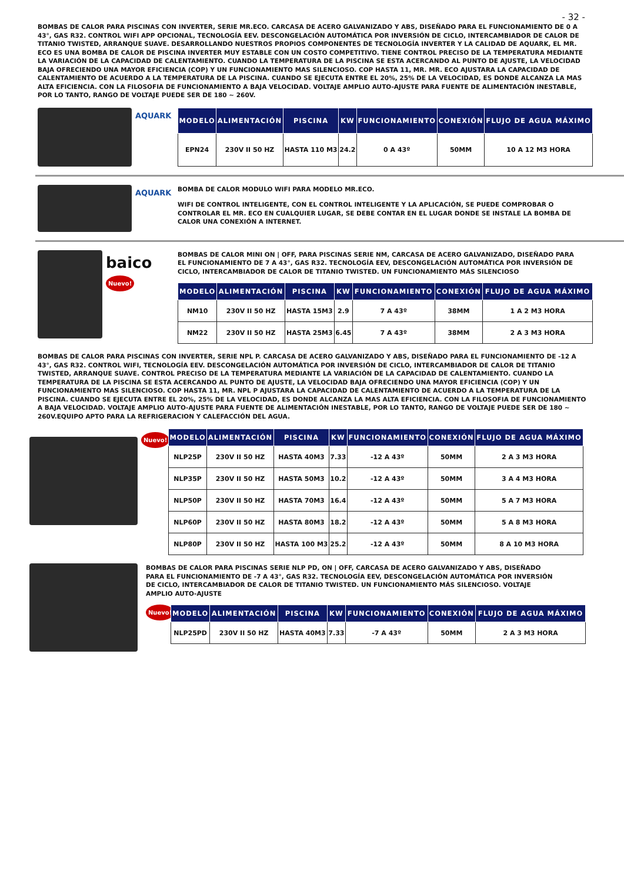- 32 -
BOMBAS DE CALOR PARA PISCINAS CON INVERTER, SERIE MR.ECO. CARCASA DE ACERO GALVANIZADO Y ABS, DISEÑADO PARA EL FUNCIONAMIENTO DE 0 A 43°, GAS R32. CONTROL WIFI APP OPCIONAL, TECNOLOGÍA EEV. DESCONGELACIÓN AUTOMÁTICA POR INVERSIÓN DE CICLO, INTERCAMBIADOR DE CALOR DE TITANIO TWISTED, ARRANQUE SUAVE. DESARROLLANDO NUESTROS PROPIOS COMPONENTES DE TECNOLOGÍA INVERTER Y LA CALIDAD DE AQUARK, EL MR. ECO ES UNA BOMBA DE CALOR DE PISCINA INVERTER MUY ESTABLE CON UN COSTO COMPETITIVO. TIENE CONTROL PRECISO DE LA TEMPERATURA MEDIANTE LA VARIACIÓN DE LA CAPACIDAD DE CALENTAMIENTO. CUANDO LA TEMPERATURA DE LA PISCINA SE ESTA ACERCANDO AL PUNTO DE AJUSTE, LA VELOCIDAD BAJA OFRECIENDO UNA MAYOR EFICIENCIA (COP) Y UN FUNCIONAMIENTO MAS SILENCIOSO. COP HASTA 11, MR. MR. ECO AJUSTARA LA CAPACIDAD DE CALENTAMIENTO DE ACUERDO A LA TEMPERATURA DE LA PISCINA. CUANDO SE EJECUTA ENTRE EL 20%, 25% DE LA VELOCIDAD, ES DONDE ALCANZA LA MAS ALTA EFICIENCIA. CON LA FILOSOFIA DE FUNCIONAMIENTO A BAJA VELOCIDAD. VOLTAJE AMPLIO AUTO-AJUSTE PARA FUENTE DE ALIMENTACIÓN INESTABLE, POR LO TANTO, RANGO DE VOLTAJE PUEDE SER DE 180 ~ 260V.
AQUARK
| MODELO | ALIMENTACIÓN | PISCINA | KW | FUNCIONAMIENTO | CONEXIÓN | FLUJO DE AGUA MÁXIMO |
| --- | --- | --- | --- | --- | --- | --- |
| EPN24 | 230V II 50 HZ | HASTA 110 M3 | 24.2 | 0 A 43º | 50MM | 10 A 12 M3 HORA |
AQUARK
BOMBA DE CALOR MODULO WIFI PARA MODELO MR.ECO.
WIFI DE CONTROL INTELIGENTE, CON EL CONTROL INTELIGENTE Y LA APLICACIÓN, SE PUEDE COMPROBAR O CONTROLAR EL MR. ECO EN CUALQUIER LUGAR, SE DEBE CONTAR EN EL LUGAR DONDE SE INSTALE LA BOMBA DE CALOR UNA CONEXIÓN A INTERNET.
baico
Nuevo!
BOMBAS DE CALOR MINI ON | OFF, PARA PISCINAS SERIE NM, CARCASA DE ACERO GALVANIZADO, DISEÑADO PARA EL FUNCIONAMIENTO DE 7 A 43°, GAS R32. TECNOLOGÍA EEV, DESCONGELACIÓN AUTOMÁTICA POR INVERSIÓN DE CICLO, INTERCAMBIADOR DE CALOR DE TITANIO TWISTED. UN FUNCIONAMIENTO MÁS SILENCIOSO
| MODELO | ALIMENTACIÓN | PISCINA | KW | FUNCIONAMIENTO | CONEXIÓN | FLUJO DE AGUA MÁXIMO |
| --- | --- | --- | --- | --- | --- | --- |
| NM10 | 230V II 50 HZ | HASTA 15M3 | 2.9 | 7 A 43º | 38MM | 1 A 2 M3 HORA |
| NM22 | 230V II 50 HZ | HASTA 25M3 | 6.45 | 7 A 43º | 38MM | 2 A 3 M3 HORA |
BOMBAS DE CALOR PARA PISCINAS CON INVERTER, SERIE NPL P. CARCASA DE ACERO GALVANIZADO Y ABS, DISEÑADO PARA EL FUNCIONAMIENTO DE -12 A 43°, GAS R32. CONTROL WIFI, TECNOLOGÍA EEV. DESCONGELACIÓN AUTOMÁTICA POR INVERSIÓN DE CICLO, INTERCAMBIADOR DE CALOR DE TITANIO TWISTED, ARRANQUE SUAVE. CONTROL PRECISO DE LA TEMPERATURA MEDIANTE LA VARIACIÓN DE LA CAPACIDAD DE CALENTAMIENTO. CUANDO LA TEMPERATURA DE LA PISCINA SE ESTA ACERCANDO AL PUNTO DE AJUSTE, LA VELOCIDAD BAJA OFRECIENDO UNA MAYOR EFICIENCIA (COP) Y UN FUNCIONAMIENTO MAS SILENCIOSO. COP HASTA 11, MR. NPL P AJUSTARA LA CAPACIDAD DE CALENTAMIENTO DE ACUERDO A LA TEMPERATURA DE LA PISCINA. CUANDO SE EJECUTA ENTRE EL 20%, 25% DE LA VELOCIDAD, ES DONDE ALCANZA LA MAS ALTA EFICIENCIA. CON LA FILOSOFIA DE FUNCIONAMIENTO A BAJA VELOCIDAD. VOLTAJE AMPLIO AUTO-AJUSTE PARA FUENTE DE ALIMENTACIÓN INESTABLE, POR LO TANTO, RANGO DE VOLTAJE PUEDE SER DE 180 ~ 260V.EQUIPO APTO PARA LA REFRIGERACION Y CALEFACCIÓN DEL AGUA.
Nuevo!
| MODELO | ALIMENTACIÓN | PISCINA | KW | FUNCIONAMIENTO | CONEXIÓN | FLUJO DE AGUA MÁXIMO |
| --- | --- | --- | --- | --- | --- | --- |
| NLP25P | 230V II 50 HZ | HASTA 40M3 | 7.33 | -12 A 43º | 50MM | 2 A 3 M3 HORA |
| NLP35P | 230V II 50 HZ | HASTA 50M3 | 10.2 | -12 A 43º | 50MM | 3 A 4 M3 HORA |
| NLP50P | 230V II 50 HZ | HASTA 70M3 | 16.4 | -12 A 43º | 50MM | 5 A 7 M3 HORA |
| NLP60P | 230V II 50 HZ | HASTA 80M3 | 18.2 | -12 A 43º | 50MM | 5 A 8 M3 HORA |
| NLP80P | 230V II 50 HZ | HASTA 100 M3 | 25.2 | -12 A 43º | 50MM | 8 A 10 M3 HORA |
BOMBAS DE CALOR PARA PISCINAS SERIE NLP PD, ON | OFF, CARCASA DE ACERO GALVANIZADO Y ABS, DISEÑADO PARA EL FUNCIONAMIENTO DE -7 A 43°, GAS R32. TECNOLOGÍA EEV, DESCONGELACIÓN AUTOMÁTICA POR INVERSIÓN DE CICLO, INTERCAMBIADOR DE CALOR DE TITANIO TWISTED. UN FUNCIONAMIENTO MÁS SILENCIOSO. VOLTAJE AMPLIO AUTO-AJUSTE
Nuevo!
| MODELO | ALIMENTACIÓN | PISCINA | KW | FUNCIONAMIENTO | CONEXIÓN | FLUJO DE AGUA MÁXIMO |
| --- | --- | --- | --- | --- | --- | --- |
| NLP25PD | 230V II 50 HZ | HASTA 40M3 | 7.33 | -7 A 43º | 50MM | 2 A 3 M3 HORA |